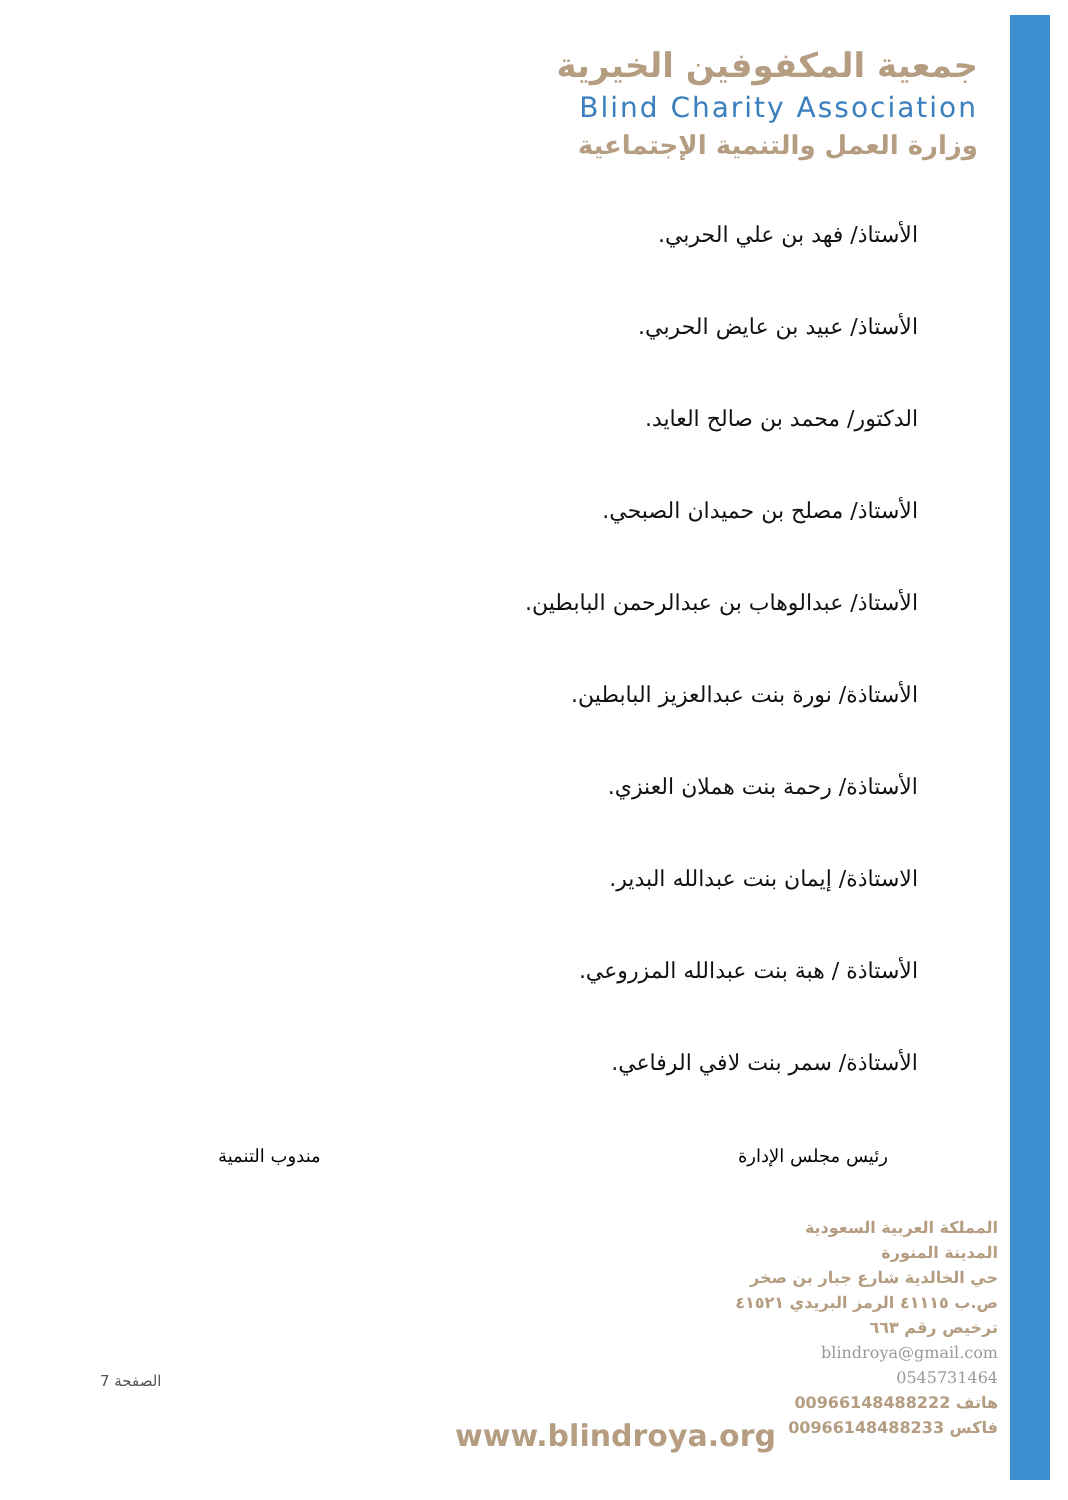جمعية المكفوفين الخيرية
Blind Charity Association
وزارة العمل والتنمية الإجتماعية
الأستاذ/ فهد بن علي الحربي.
الأستاذ/ عبيد بن عايض الحربي.
الدكتور/ محمد بن صالح العايد.
الأستاذ/ مصلح بن حميدان الصبحي.
الأستاذ/ عبدالوهاب بن عبدالرحمن البابطين.
الأستاذة/ نورة بنت عبدالعزيز البابطين.
الأستاذة/ رحمة بنت هملان العنزي.
الاستاذة/ إيمان بنت عبدالله البدير.
الأستاذة / هبة بنت عبدالله المزروعي.
الأستاذة/ سمر بنت لافي الرفاعي.
رئيس مجلس الإدارة مندوب التنمية
المملكة العربية السعودية
المدينة المنورة
حي الخالدية شارع جبار بن صخر
ص.ب ٤١١١٥ الرمز البريدي ٤١٥٢١
ترخيص رقم ٦٦٣
blindroya@gmail.com
0545731464
هاتف 00966148488222
فاكس 00966148488233
www.blindroya.org
الصفحة 7